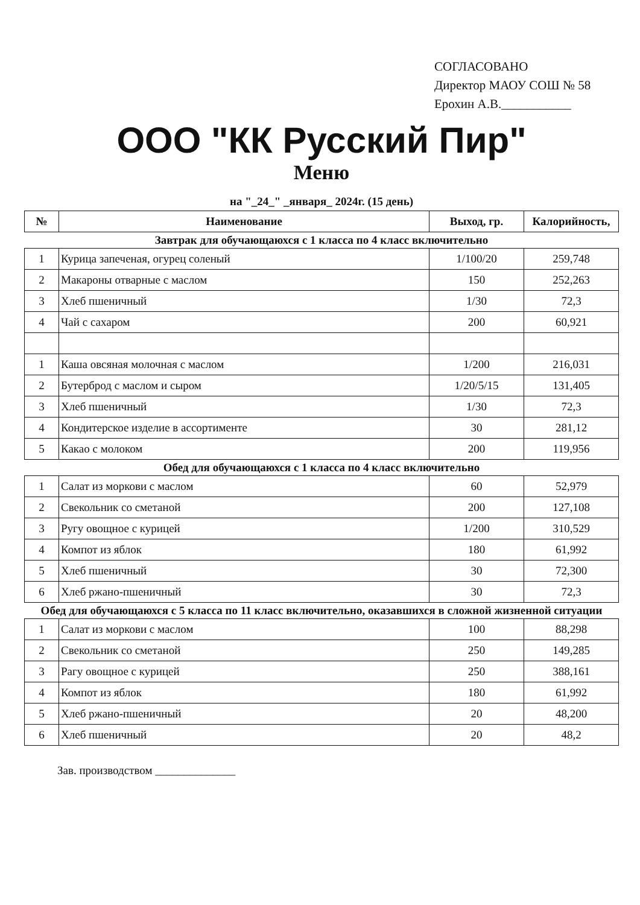СОГЛАСОВАНО
Директор МАОУ СОШ № 58
Ерохин А.В.___________
ООО "КК Русский Пир"
Меню
на "_24_" _января_ 2024г. (15 день)
| № | Наименование | Выход, гр. | Калорийность, |
| --- | --- | --- | --- |
| Завтрак для обучающаюхся с 1 класса по 4 класс включительно | | | |
| 1 | Курица запеченая, огурец соленый | 1/100/20 | 259,748 |
| 2 | Макароны отварные с маслом | 150 | 252,263 |
| 3 | Хлеб пшеничный | 1/30 | 72,3 |
| 4 | Чай с сахаром | 200 | 60,921 |
| 1 | Каша овсяная молочная с маслом | 1/200 | 216,031 |
| 2 | Бутерброд с маслом и сыром | 1/20/5/15 | 131,405 |
| 3 | Хлеб пшеничный | 1/30 | 72,3 |
| 4 | Кондитерское изделие в ассортименте | 30 | 281,12 |
| 5 | Какао с молоком | 200 | 119,956 |
| Обед для обучающаюхся с 1 класса по 4 класс включительно | | | |
| 1 | Салат из моркови с маслом | 60 | 52,979 |
| 2 | Свекольник со сметаной | 200 | 127,108 |
| 3 | Ругу овощное с курицей | 1/200 | 310,529 |
| 4 | Компот из яблок | 180 | 61,992 |
| 5 | Хлеб пшеничный | 30 | 72,300 |
| 6 | Хлеб ржано-пшеничный | 30 | 72,3 |
| Обед для обучающаюхся с 5 класса по 11 класс включительно, оказавшихся в сложной жизненной ситуации | | | |
| 1 | Салат из моркови с маслом | 100 | 88,298 |
| 2 | Свекольник со сметаной | 250 | 149,285 |
| 3 | Рагу овощное с курицей | 250 | 388,161 |
| 4 | Компот из яблок | 180 | 61,992 |
| 5 | Хлеб ржано-пшеничный | 20 | 48,200 |
| 6 | Хлеб пшеничный | 20 | 48,2 |
Зав. производством ______________